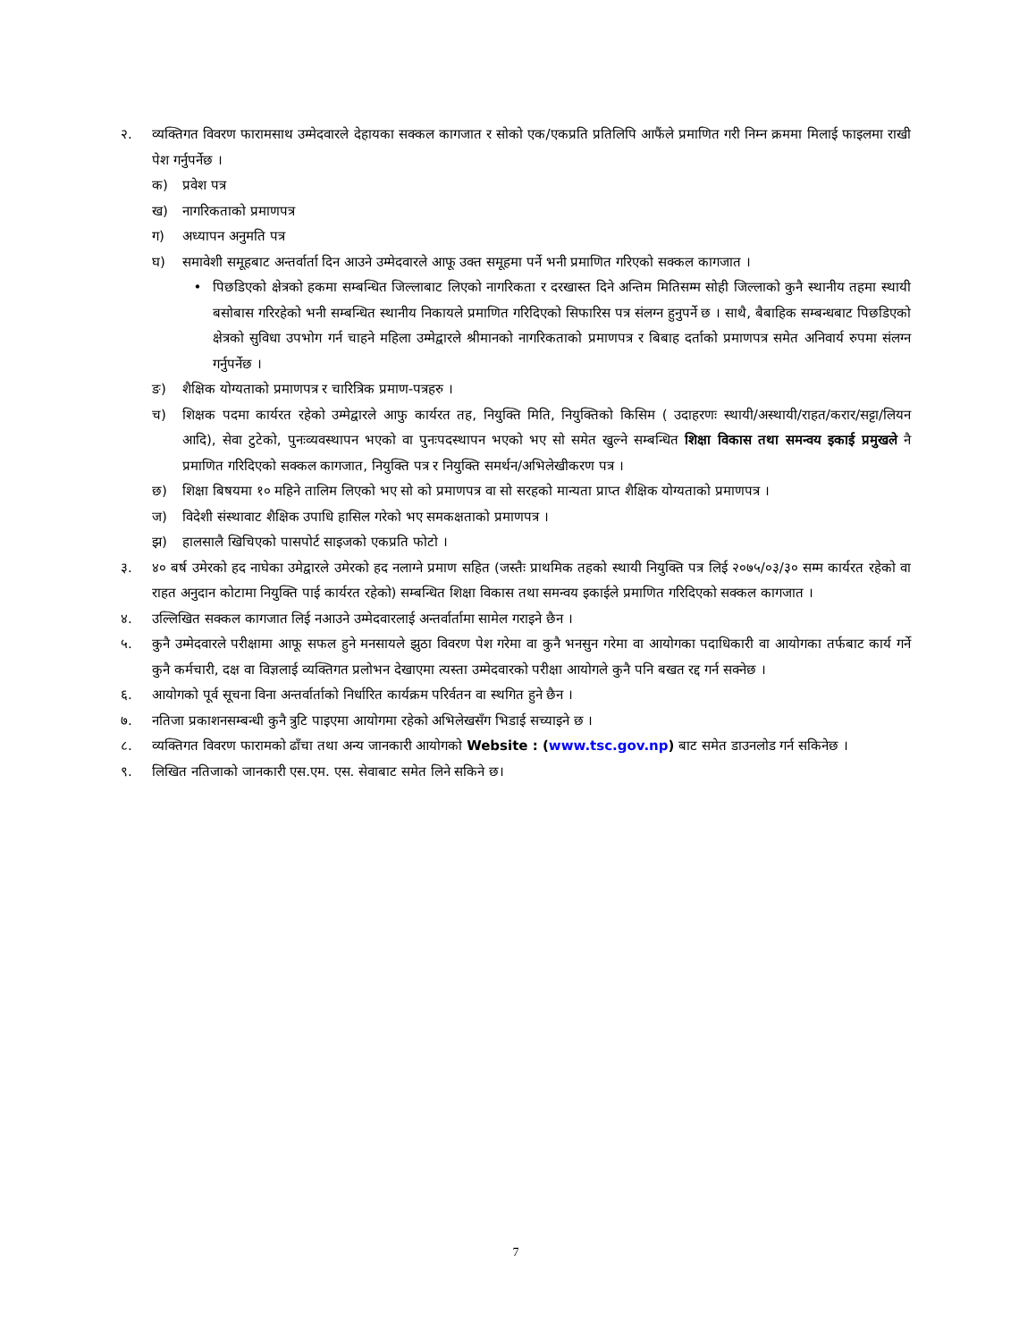२. व्यक्तिगत विवरण फारामसाथ उम्मेदवारले देहायका सक्कल कागजात र सोको एक/एकप्रति प्रतिलिपि आफैंले प्रमाणित गरी निम्न क्रममा मिलाई फाइलमा राखी पेश गर्नुपर्नेछ ।
क) प्रवेश पत्र
ख) नागरिकताको प्रमाणपत्र
ग) अध्यापन अनुमति पत्र
घ) समावेशी समूहबाट अन्तर्वार्ता दिन आउने उम्मेदवारले आफू उक्त समूहमा पर्ने भनी प्रमाणित गरिएको सक्कल कागजात ।
• पिछडिएको क्षेत्रको हकमा सम्बन्धित जिल्लाबाट लिएको नागरिकता र दरखास्त दिने अन्तिम मितिसम्म सोही जिल्लाको कुनै स्थानीय तहमा स्थायी बसोबास गरिरहेको भनी सम्बन्धित स्थानीय निकायले प्रमाणित गरिदिएको सिफारिस पत्र संलग्न हुनुपर्ने छ । साथै, बैबाहिक सम्बन्धबाट पिछडिएको क्षेत्रको सुविधा उपभोग गर्न चाहने महिला उम्मेद्वारले श्रीमानको नागरिकताको प्रमाणपत्र र बिबाह दर्ताको प्रमाणपत्र समेत अनिवार्य रुपमा संलग्न गर्नुपर्नेछ ।
ङ) शैक्षिक योग्यताको प्रमाणपत्र र चारित्रिक प्रमाण-पत्रहरु ।
च) शिक्षक पदमा कार्यरत रहेको उम्मेद्वारले आफु कार्यरत तह, नियुक्ति मिति, नियुक्तिको किसिम ( उदाहरणः स्थायी/अस्थायी/राहत/करार/सट्टा/लियन आदि), सेवा टुटेको, पुनःव्यवस्थापन भएको वा पुनःपदस्थापन भएको भए सो समेत खुल्ने सम्बन्धित शिक्षा विकास तथा समन्वय इकाई प्रमुखले नै प्रमाणित गरिदिएको सक्कल कागजात, नियुक्ति पत्र र नियुक्ति समर्थन/अभिलेखीकरण पत्र ।
छ) शिक्षा बिषयमा १० महिने तालिम लिएको भए सो को प्रमाणपत्र वा सो सरहको मान्यता प्राप्त शैक्षिक योग्यताको प्रमाणपत्र ।
ज) विदेशी संस्थावाट शैक्षिक उपाधि हासिल गरेको भए समकक्षताको प्रमाणपत्र ।
झ) हालसालै खिचिएको पासपोर्ट साइजको एकप्रति फोटो ।
३. ४० बर्ष उमेरको हद नाघेका उमेद्वारले उमेरको हद नलाग्ने प्रमाण सहित (जस्तैः प्राथमिक तहको स्थायी नियुक्ति पत्र लिई २०७५/०३/३० सम्म कार्यरत रहेको वा राहत अनुदान कोटामा नियुक्ति पाई कार्यरत रहेको) सम्बन्धित शिक्षा विकास तथा समन्वय इकाईले प्रमाणित गरिदिएको सक्कल कागजात ।
४. उल्लिखित सक्कल कागजात लिई नआउने उम्मेदवारलाई अन्तर्वार्तामा सामेल गराइने छैन ।
५. कुनै उम्मेदवारले परीक्षामा आफू सफल हुने मनसायले झुठा विवरण पेश गरेमा वा कुनै भनसुन गरेमा वा आयोगका पदाधिकारी वा आयोगका तर्फबाट कार्य गर्ने कुनै कर्मचारी, दक्ष वा विज्ञलाई व्यक्तिगत प्रलोभन देखाएमा त्यस्ता उम्मेदवारको परीक्षा आयोगले कुनै पनि बखत रद्द गर्न सक्नेछ ।
६. आयोगको पूर्व सूचना विना अन्तर्वार्ताको निर्धारित कार्यक्रम परिर्वतन वा स्थगित हुने छैन ।
७. नतिजा प्रकाशनसम्बन्धी कुनै त्रुटि पाइएमा आयोगमा रहेको अभिलेखसँग भिडाई सच्याइने छ ।
८. व्यक्तिगत विवरण फारामको ढाँचा तथा अन्य जानकारी आयोगको Website : (www.tsc.gov.np) बाट समेत डाउनलोड गर्न सकिनेछ ।
९. लिखित नतिजाको जानकारी एस.एम. एस. सेवाबाट समेत लिने सकिने छ।
7